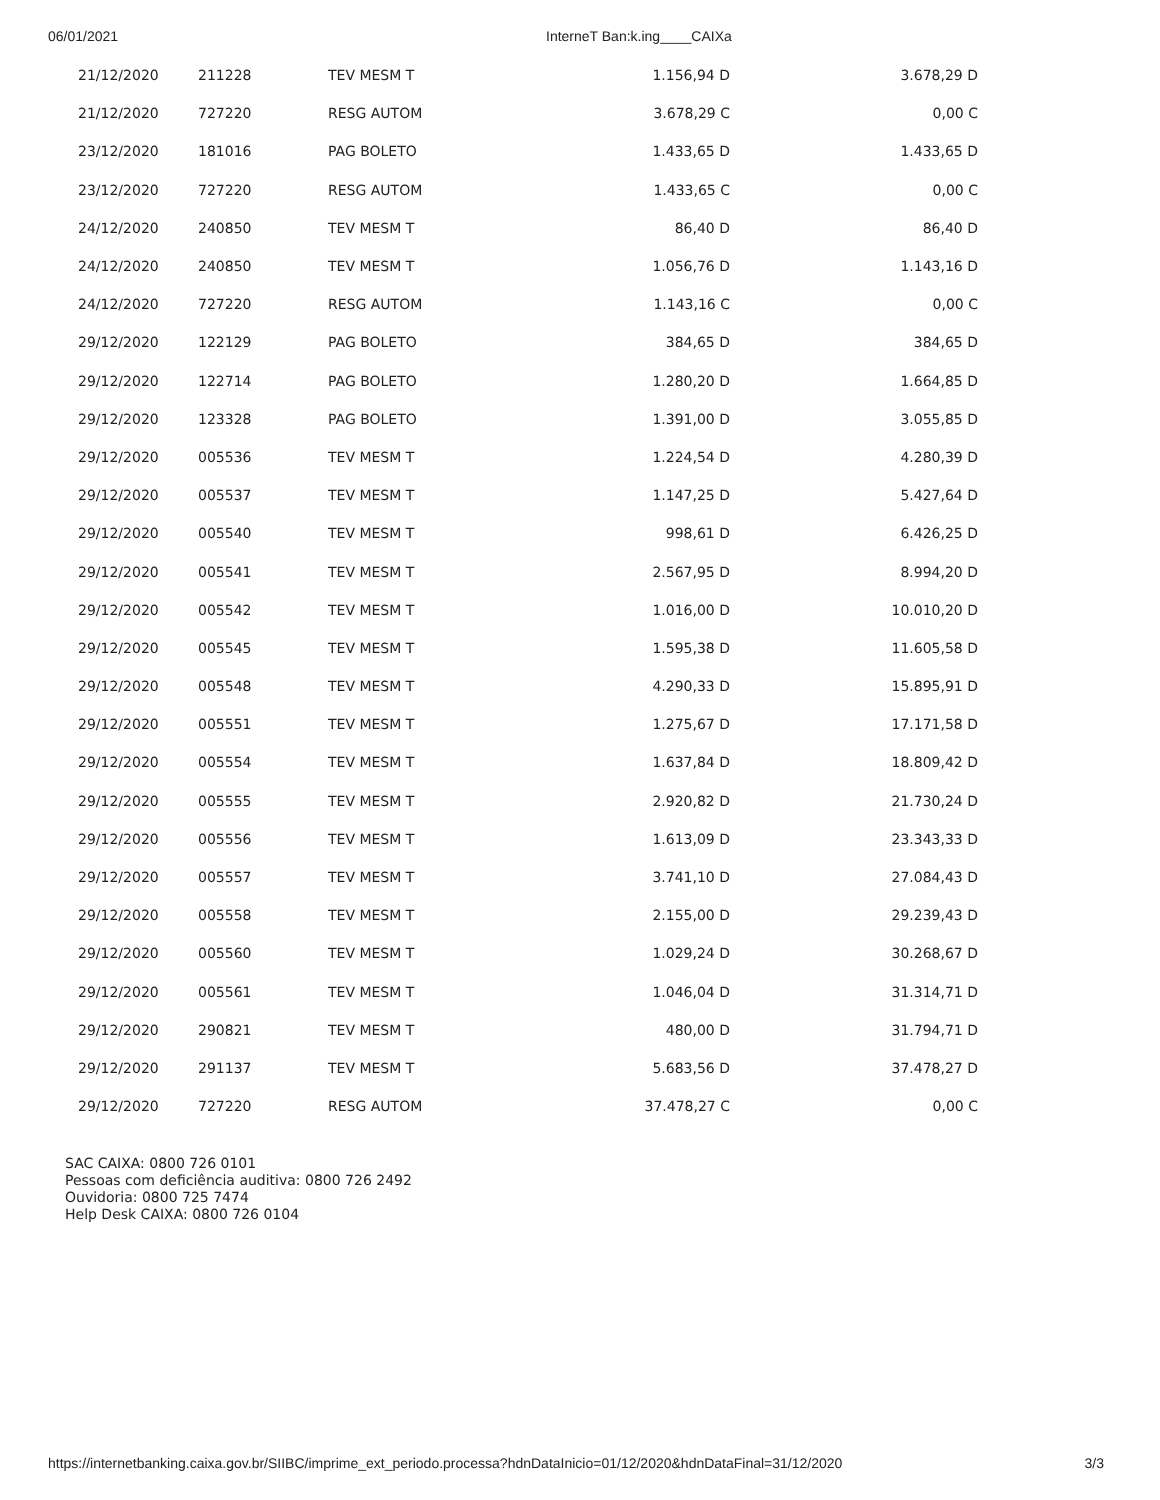06/01/2021 InterneT Ban:k.ing____CAIXa
| 21/12/2020 | 211228 | TEV MESM T | 1.156,94 D | 3.678,29 D |
| 21/12/2020 | 727220 | RESG AUTOM | 3.678,29 C | 0,00 C |
| 23/12/2020 | 181016 | PAG BOLETO | 1.433,65 D | 1.433,65 D |
| 23/12/2020 | 727220 | RESG AUTOM | 1.433,65 C | 0,00 C |
| 24/12/2020 | 240850 | TEV MESM T | 86,40 D | 86,40 D |
| 24/12/2020 | 240850 | TEV MESM T | 1.056,76 D | 1.143,16 D |
| 24/12/2020 | 727220 | RESG AUTOM | 1.143,16 C | 0,00 C |
| 29/12/2020 | 122129 | PAG BOLETO | 384,65 D | 384,65 D |
| 29/12/2020 | 122714 | PAG BOLETO | 1.280,20 D | 1.664,85 D |
| 29/12/2020 | 123328 | PAG BOLETO | 1.391,00 D | 3.055,85 D |
| 29/12/2020 | 005536 | TEV MESM T | 1.224,54 D | 4.280,39 D |
| 29/12/2020 | 005537 | TEV MESM T | 1.147,25 D | 5.427,64 D |
| 29/12/2020 | 005540 | TEV MESM T | 998,61 D | 6.426,25 D |
| 29/12/2020 | 005541 | TEV MESM T | 2.567,95 D | 8.994,20 D |
| 29/12/2020 | 005542 | TEV MESM T | 1.016,00 D | 10.010,20 D |
| 29/12/2020 | 005545 | TEV MESM T | 1.595,38 D | 11.605,58 D |
| 29/12/2020 | 005548 | TEV MESM T | 4.290,33 D | 15.895,91 D |
| 29/12/2020 | 005551 | TEV MESM T | 1.275,67 D | 17.171,58 D |
| 29/12/2020 | 005554 | TEV MESM T | 1.637,84 D | 18.809,42 D |
| 29/12/2020 | 005555 | TEV MESM T | 2.920,82 D | 21.730,24 D |
| 29/12/2020 | 005556 | TEV MESM T | 1.613,09 D | 23.343,33 D |
| 29/12/2020 | 005557 | TEV MESM T | 3.741,10 D | 27.084,43 D |
| 29/12/2020 | 005558 | TEV MESM T | 2.155,00 D | 29.239,43 D |
| 29/12/2020 | 005560 | TEV MESM T | 1.029,24 D | 30.268,67 D |
| 29/12/2020 | 005561 | TEV MESM T | 1.046,04 D | 31.314,71 D |
| 29/12/2020 | 290821 | TEV MESM T | 480,00 D | 31.794,71 D |
| 29/12/2020 | 291137 | TEV MESM T | 5.683,56 D | 37.478,27 D |
| 29/12/2020 | 727220 | RESG AUTOM | 37.478,27 C | 0,00 C |
SAC CAIXA: 0800 726 0101
Pessoas com deficiência auditiva: 0800 726 2492
Ouvidoria: 0800 725 7474
Help Desk CAIXA: 0800 726 0104
https://internetbanking.caixa.gov.br/SIIBC/imprime_ext_periodo.processa?hdnDataInicio=01/12/2020&hdnDataFinal=31/12/2020 3/3